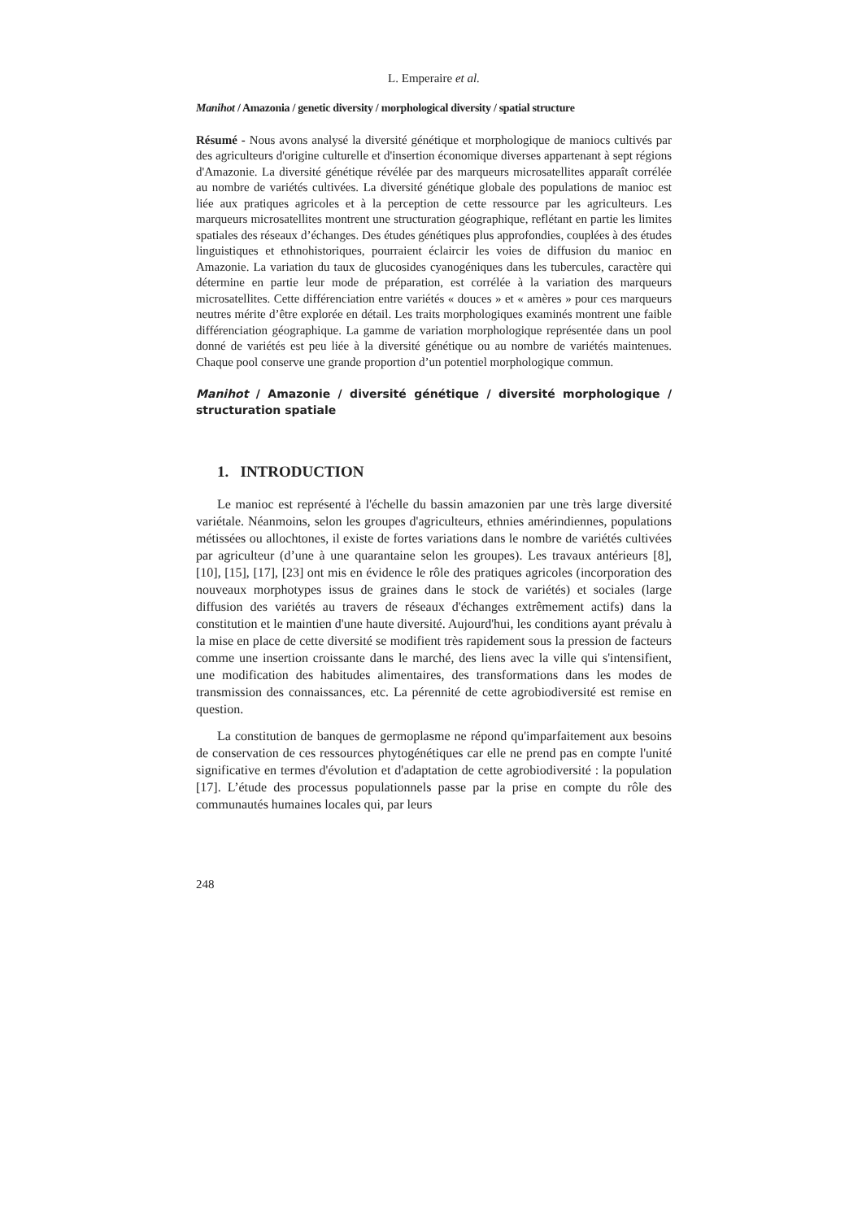L. Emperaire et al.
Manihot / Amazonia / genetic diversity / morphological diversity / spatial structure
Résumé - Nous avons analysé la diversité génétique et morphologique de maniocs cultivés par des agriculteurs d'origine culturelle et d'insertion économique diverses appartenant à sept régions d'Amazonie. La diversité génétique révélée par des marqueurs microsatellites apparaît corrélée au nombre de variétés cultivées. La diversité génétique globale des populations de manioc est liée aux pratiques agricoles et à la perception de cette ressource par les agriculteurs. Les marqueurs microsatellites montrent une structuration géographique, reflétant en partie les limites spatiales des réseaux d’échanges. Des études génétiques plus approfondies, couplées à des études linguistiques et ethnohistoriques, pourraient éclaircir les voies de diffusion du manioc en Amazonie. La variation du taux de glucosides cyanogéniques dans les tubercules, caractère qui détermine en partie leur mode de préparation, est corrélée à la variation des marqueurs microsatellites. Cette différenciation entre variétés « douces » et « amères » pour ces marqueurs neutres mérite d’être explorée en détail. Les traits morphologiques examinés montrent une faible différenciation géographique. La gamme de variation morphologique représentée dans un pool donné de variétés est peu liée à la diversité génétique ou au nombre de variétés maintenues. Chaque pool conserve une grande proportion d’un potentiel morphologique commun.
Manihot / Amazonie / diversité génétique / diversité morphologique / structuration spatiale
1. INTRODUCTION
Le manioc est représenté à l'échelle du bassin amazonien par une très large diversité variétale. Néanmoins, selon les groupes d'agriculteurs, ethnies amérindiennes, populations métissées ou allochtones, il existe de fortes variations dans le nombre de variétés cultivées par agriculteur (d’une à une quarantaine selon les groupes). Les travaux antérieurs [8], [10], [15], [17], [23] ont mis en évidence le rôle des pratiques agricoles (incorporation des nouveaux morphotypes issus de graines dans le stock de variétés) et sociales (large diffusion des variétés au travers de réseaux d'échanges extrêmement actifs) dans la constitution et le maintien d'une haute diversité. Aujourd'hui, les conditions ayant prévalu à la mise en place de cette diversité se modifient très rapidement sous la pression de facteurs comme une insertion croissante dans le marché, des liens avec la ville qui s'intensifient, une modification des habitudes alimentaires, des transformations dans les modes de transmission des connaissances, etc. La pérennité de cette agrobiodiversité est remise en question.
La constitution de banques de germoplasme ne répond qu'imparfaitement aux besoins de conservation de ces ressources phytogénétiques car elle ne prend pas en compte l'unité significative en termes d'évolution et d'adaptation de cette agrobiodiversité : la population [17]. L’étude des processus populationnels passe par la prise en compte du rôle des communautés humaines locales qui, par leurs
248